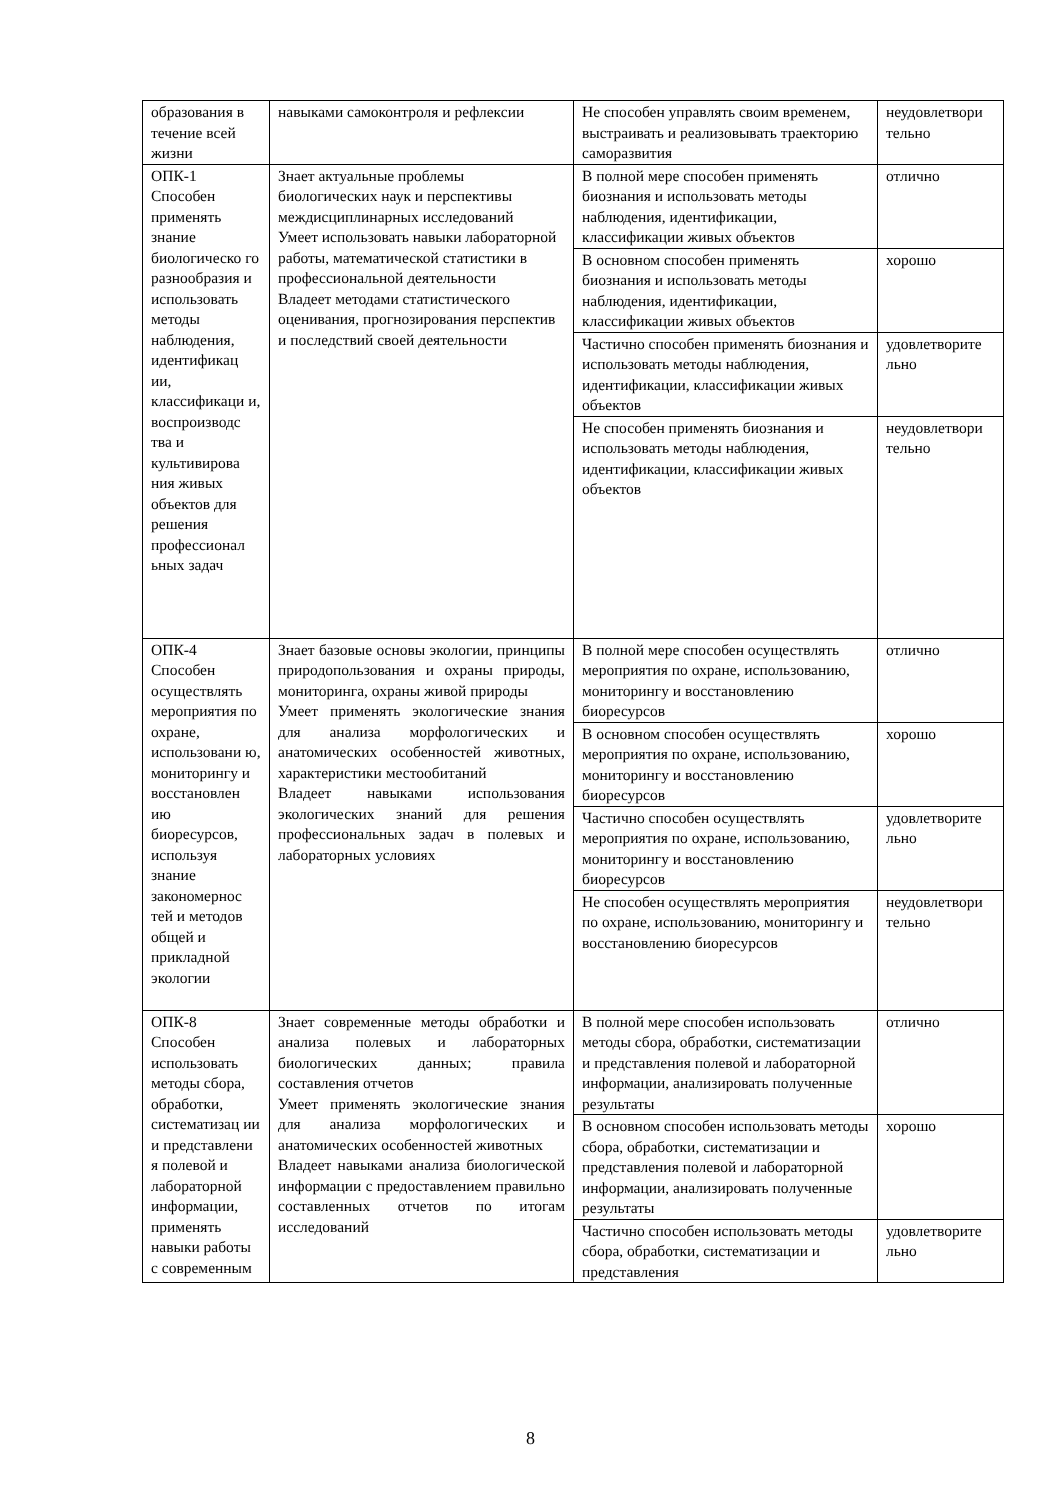| образования в течение всей жизни | навыками самоконтроля и рефлексии | Не способен управлять своим временем, выстраивать и реализовывать траекторию саморазвития | неудовлетвори тельно |
| ОПК-1 Способен применять знание биологическо го разнообразия и использовать методы наблюдения, идентификац ии, классификаци и, воспроизводс тва и культивирова ния живых объектов для решения профессионал ьных задач | Знает актуальные проблемы биологических наук и перспективы междисциплинарных исследований Умеет использовать навыки лабораторной работы, математической статистики в профессиональной деятельности Владеет методами статистического оценивания, прогнозирования перспектив и последствий своей деятельности | В полной мере способен применять биознания и использовать методы наблюдения, идентификации, классификации живых объектов | отлично |
| | | В основном способен применять биознания и использовать методы наблюдения, идентификации, классификации живых объектов | хорошо |
| | | Частично способен применять биознания и использовать методы наблюдения, идентификации, классификации живых объектов | удовлетворите льно |
| | | Не способен применять биознания и использовать методы наблюдения, идентификации, классификации живых объектов | неудовлетвори тельно |
| ОПК-4 Способен осуществлять мероприятия по охране, использовани ю, мониторингу и восстановлен ию биоресурсов, используя знание закономернос тей и методов общей и прикладной экологии | Знает базовые основы экологии, принципы природопользования и охраны природы, мониторинга, охраны живой природы Умеет применять экологические знания для анализа морфологических и анатомических особенностей животных, характеристики местообитаний Владеет навыками использования экологических знаний для решения профессиональных задач в полевых и лабораторных условиях | В полной мере способен осуществлять мероприятия по охране, использованию, мониторингу и восстановлению биоресурсов | отлично |
| | | В основном способен осуществлять мероприятия по охране, использованию, мониторингу и восстановлению биоресурсов | хорошо |
| | | Частично способен осуществлять мероприятия по охране, использованию, мониторингу и восстановлению биоресурсов | удовлетворите льно |
| | | Не способен осуществлять мероприятия по охране, использованию, мониторингу и восстановлению биоресурсов | неудовлетвори тельно |
| ОПК-8 Способен использовать методы сбора, обработки, систематизац ии и представлени я полевой и лабораторной информации, применять навыки работы с современным | Знает современные методы обработки и анализа полевых и лабораторных биологических данных; правила составления отчетов Умеет применять экологические знания для анализа морфологических и анатомических особенностей животных Владеет навыками анализа биологической информации с предоставлением правильно составленных отчетов по итогам исследований | В полной мере способен использовать методы сбора, обработки, систематизации и представления полевой и лабораторной информации, анализировать полученные результаты | отлично |
| | | В основном способен использовать методы сбора, обработки, систематизации и представления полевой и лабораторной информации, анализировать полученные результаты | хорошо |
| | | Частично способен использовать методы сбора, обработки, систематизации и представления | удовлетворите льно |
8